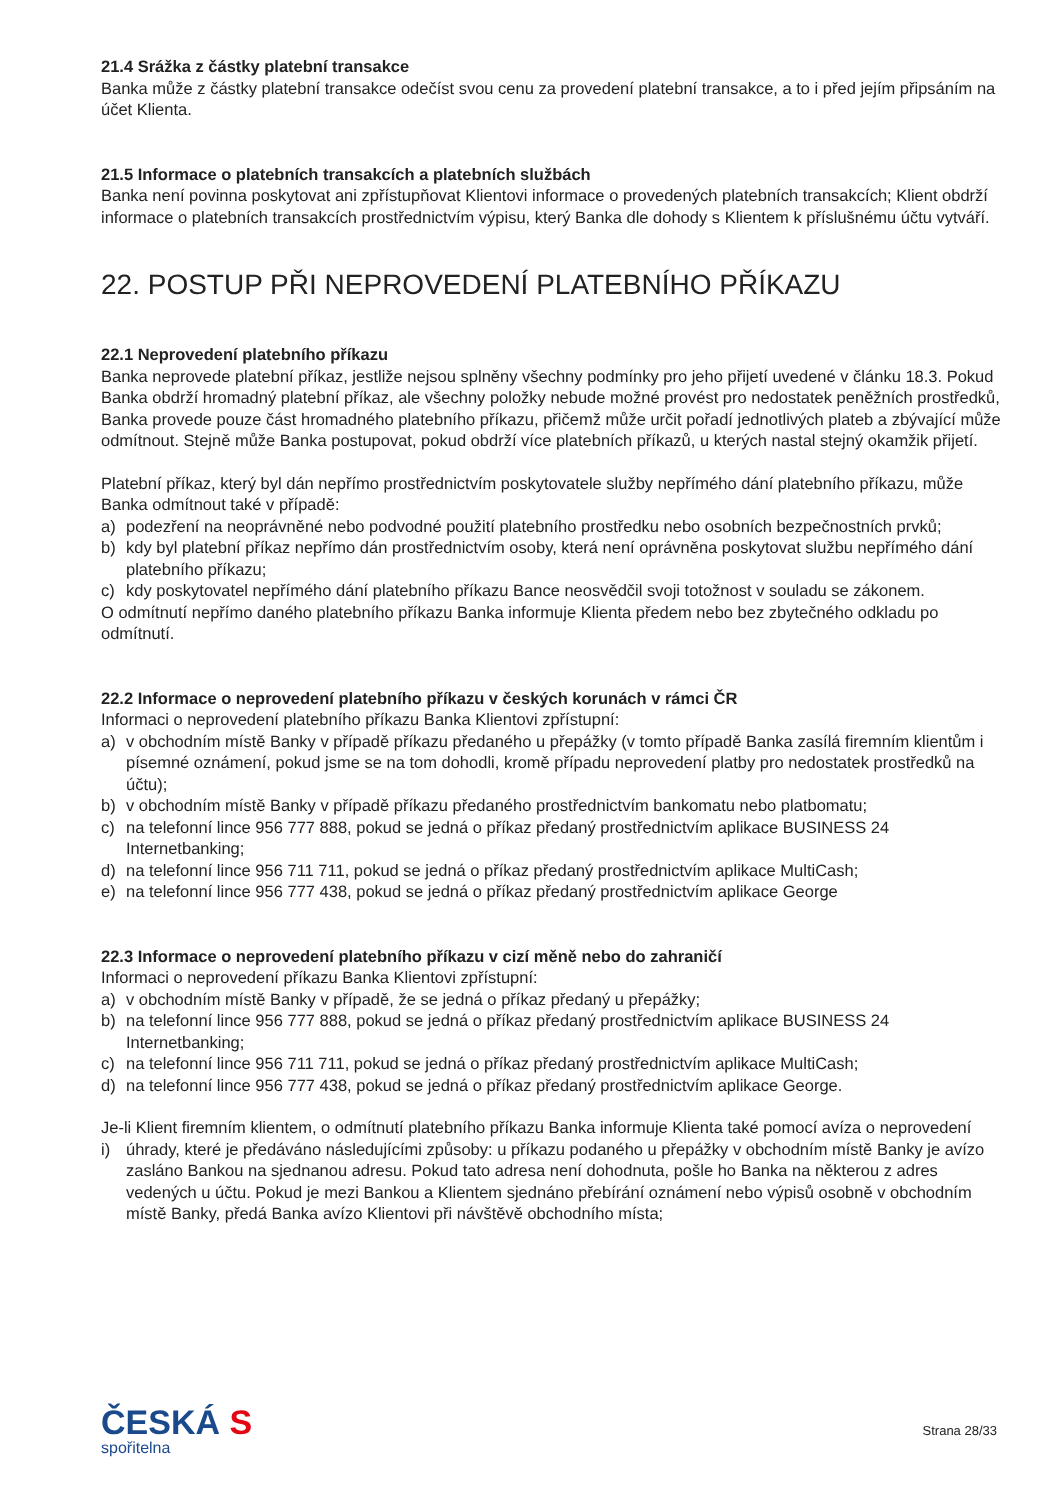21.4 Srážka z částky platební transakce
Banka může z částky platební transakce odečíst svou cenu za provedení platební transakce, a to i před jejím připsáním na účet Klienta.
21.5 Informace o platebních transakcích a platebních službách
Banka není povinna poskytovat ani zpřístupňovat Klientovi informace o provedených platebních transakcích; Klient obdrží informace o platebních transakcích prostřednictvím výpisu, který Banka dle dohody s Klientem k příslušnému účtu vytváří.
22. POSTUP PŘI NEPROVEDENÍ PLATEBNÍHO PŘÍKAZU
22.1 Neprovedení platebního příkazu
Banka neprovede platební příkaz, jestliže nejsou splněny všechny podmínky pro jeho přijetí uvedené v článku 18.3. Pokud Banka obdrží hromadný platební příkaz, ale všechny položky nebude možné provést pro nedostatek peněžních prostředků, Banka provede pouze část hromadného platebního příkazu, přičemž může určit pořadí jednotlivých plateb a zbývající může odmítnout. Stejně může Banka postupovat, pokud obdrží více platebních příkazů, u kterých nastal stejný okamžik přijetí.
Platební příkaz, který byl dán nepřímo prostřednictvím poskytovatele služby nepřímého dání platebního příkazu, může Banka odmítnout také v případě:
a) podezření na neoprávněné nebo podvodné použití platebního prostředku nebo osobních bezpečnostních prvků;
b) kdy byl platební příkaz nepřímo dán prostřednictvím osoby, která není oprávněna poskytovat službu nepřímého dání platebního příkazu;
c) kdy poskytovatel nepřímého dání platebního příkazu Bance neosvědčil svoji totožnost v souladu se zákonem.
O odmítnutí nepřímo daného platebního příkazu Banka informuje Klienta předem nebo bez zbytečného odkladu po odmítnutí.
22.2 Informace o neprovedení platebního příkazu v českých korunách v rámci ČR
Informaci o neprovedení platebního příkazu Banka Klientovi zpřístupní:
a) v obchodním místě Banky v případě příkazu předaného u přepážky (v tomto případě Banka zasílá firemním klientům i písemné oznámení, pokud jsme se na tom dohodli, kromě případu neprovedení platby pro nedostatek prostředků na účtu);
b) v obchodním místě Banky v případě příkazu předaného prostřednictvím bankomatu nebo platbomatu;
c) na telefonní lince 956 777 888, pokud se jedná o příkaz předaný prostřednictvím aplikace BUSINESS 24 Internetbanking;
d) na telefonní lince 956 711 711, pokud se jedná o příkaz předaný prostřednictvím aplikace MultiCash;
e) na telefonní lince 956 777 438, pokud se jedná o příkaz předaný prostřednictvím aplikace George
22.3 Informace o neprovedení platebního příkazu v cizí měně nebo do zahraničí
Informaci o neprovedení příkazu Banka Klientovi zpřístupní:
a) v obchodním místě Banky v případě, že se jedná o příkaz předaný u přepážky;
b) na telefonní lince 956 777 888, pokud se jedná o příkaz předaný prostřednictvím aplikace BUSINESS 24 Internetbanking;
c) na telefonní lince 956 711 711, pokud se jedná o příkaz předaný prostřednictvím aplikace MultiCash;
d) na telefonní lince 956 777 438, pokud se jedná o příkaz předaný prostřednictvím aplikace George.
Je-li Klient firemním klientem, o odmítnutí platebního příkazu Banka informuje Klienta také pomocí avíza o neprovedení
i) úhrady, které je předáváno následujícími způsoby: u příkazu podaného u přepážky v obchodním místě Banky je avízo zasláno Bankou na sjednanou adresu. Pokud tato adresa není dohodnuta, pošle ho Banka na některou z adres vedených u účtu. Pokud je mezi Bankou a Klientem sjednáno přebírání oznámení nebo výpisů osobně v obchodním místě Banky, předá Banka avízo Klientovi při návštěvě obchodního místa;
ČESKÁ S
spořitelna
Strana 28/33